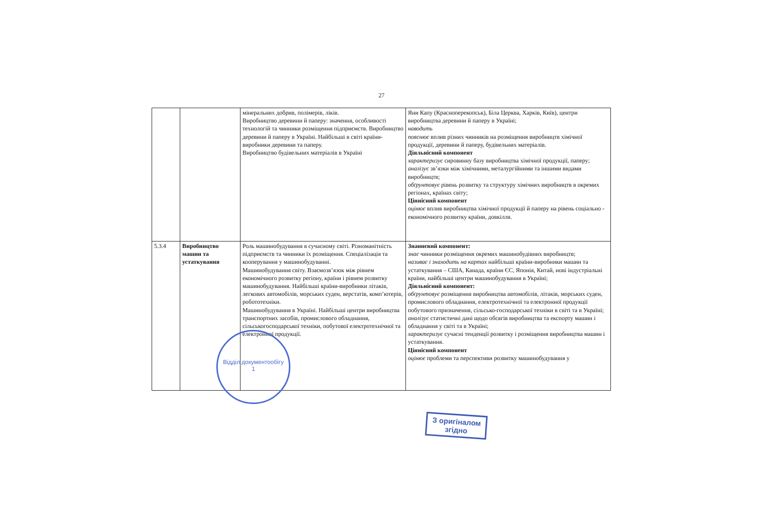27
| | | мінеральних добрив, полімерів, ліків. Виробництво деревини й паперу: значення, особливості технологій та чинники розміщення підприємств. Виробництво деревини й паперу в Україні. Найбільші в світі країни-виробники деревини та паперу. Виробництво будівельних матеріалів в Україні | Яни Капу (Красноперекопськ), Біла Церква, Харків, Київ), центри виробництва деревини й паперу в Україні; наводить пояснює вплив різних чинників на розміщення виробництв хімічної продукції, деревини й паперу, будівельних матеріалів. Діяльнісний компонент характеризує сировинну базу виробництва хімічної продукції, паперу; аналізує зв’язки між хімічними, металургійними та іншими видами виробництв; обґрунтовує рівень розвитку та структуру хімічних виробництв в окремих регіонах, країнах світу; Ціннісний компонент оцінює вплив виробництва хімічної продукції й паперу на рівень соціально - економічного розвитку країни, довкілля. |
| 5.3.4 | Виробництво машин та устаткування | Роль машинобудування в сучасному світі. Різноманітність підприємств та чинники їх розміщення. Спеціалізація та кооперування у машинобудуванні. Машинобудування світу. Взаємозв’язок між рівнем економічного розвитку регіону, країни і рівнем розвитку машинобудування. Найбільші країни-виробники літаків, легкових автомобілів, морських суден, верстатів, комп’ютерів, робототехніки. Машинобудування в Україні. Найбільші центри виробництва транспортних засобів, промислового обладнання, сільськогосподарської техніки, побутової електротехнічної та електронної продукції. | Знаннєвий компонент: знає чинники розміщення окремих машинобудівних виробництв; називає і знаходить на картах найбільші країни-виробники машин та устаткування – США, Канада, країни ЄС, Японія, Китай, нові індустріальні країни, найбільші центри машинобудування в Україні; Діяльнісний компонент: обґрунтовує розміщення виробництва автомобілів, літаків, морських суден, промислового обладнання, електротехнічної та електронної продукції побутового призначення, сільсько-господарської техніки в світі та в Україні; аналізує статистичні дані щодо обсягів виробництва та експорту машин і обладнання у світі та в Україні; характеризує сучасні тенденції розвитку і розміщення виробництва машин і устаткування. Ціннісний компонент оцінює проблеми та перспективи розвитку машинобудування у |
Відділ документообігу
1
З оригіналом
згідно